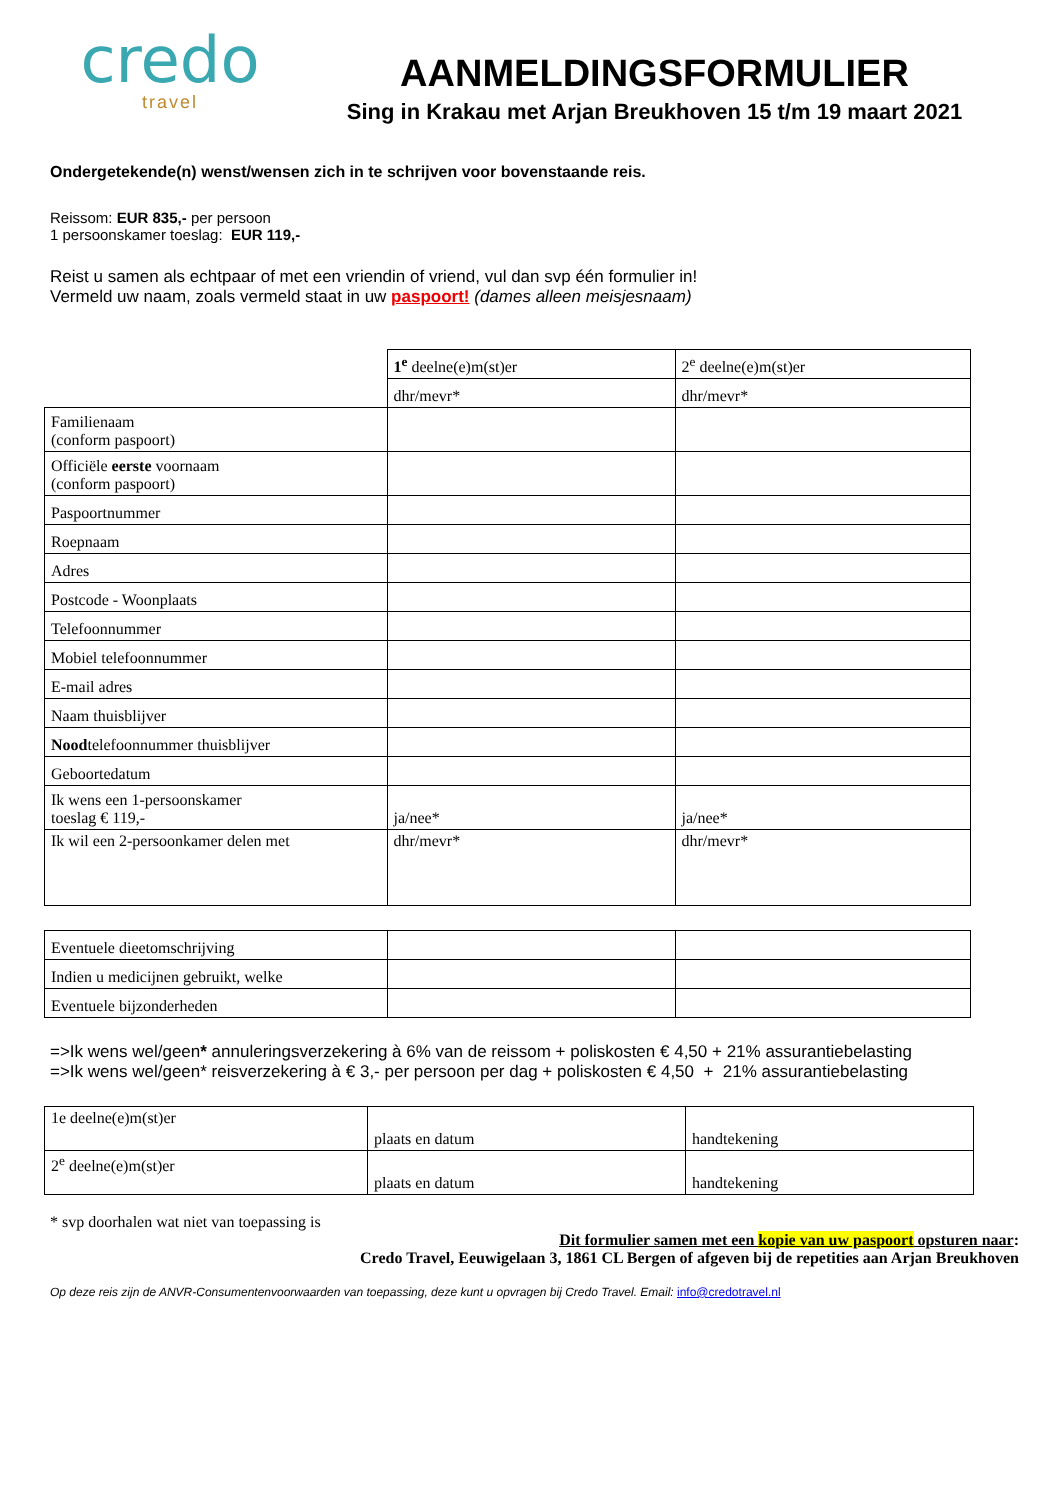credo
travel
AANMELDINGSFORMULIER
Sing in Krakau met Arjan Breukhoven 15 t/m 19 maart 2021
Ondergetekende(n) wenst/wensen zich in te schrijven voor bovenstaande reis.
Reissom: EUR 835,- per persoon
1 persoonskamer toeslag: EUR 119,-
Reist u samen als echtpaar of met een vriendin of vriend, vul dan svp één formulier in!
Vermeld uw naam, zoals vermeld staat in uw paspoort! (dames alleen meisjesnaam)
| | 1<sup>e</sup> deelne(e)m(st)er | 2<sup>e</sup> deelne(e)m(st)er |
| | dhr/mevr* | dhr/mevr* |
| Familienaam (conform paspoort) | | |
| Officiële eerste voornaam (conform paspoort) | | |
| Paspoortnummer | | |
| Roepnaam | | |
| Adres | | |
| Postcode - Woonplaats | | |
| Telefoonnummer | | |
| Mobiel telefoonnummer | | |
| E-mail adres | | |
| Naam thuisblijver | | |
| Nood telefoonnummer thuisblijver | | |
| Geboortedatum | | |
| Ik wens een 1-persoonskamer toeslag € 119,- | ja/nee* | ja/nee* |
| Ik wil een 2-persoonkamer delen met | dhr/mevr* | dhr/mevr* |
| Eventuele dieetomschrijving | | |
| Indien u medicijnen gebruikt, welke | | |
| Eventuele bijzonderheden | | |
=>Ik wens wel/geen* annuleringsverzekering à 6% van de reissom + poliskosten € 4,50 + 21% assurantiebelasting
=>Ik wens wel/geen* reisverzekering à € 3,- per persoon per dag + poliskosten € 4,50 + 21% assurantiebelasting
| 1e deelne(e)m(st)er | plaats en datum | handtekening |
| 2<sup>e</sup> deelne(e)m(st)er | plaats en datum | handtekening |
* svp doorhalen wat niet van toepassing is
Dit formulier samen met een kopie van uw paspoort opsturen naar:
Credo Travel, Eeuwigelaan 3, 1861 CL Bergen of afgeven bij de repetities aan Arjan Breukhoven
Op deze reis zijn de ANVR-Consumentenvoorwaarden van toepassing, deze kunt u opvragen bij Credo Travel. Email: info@credotravel.nl